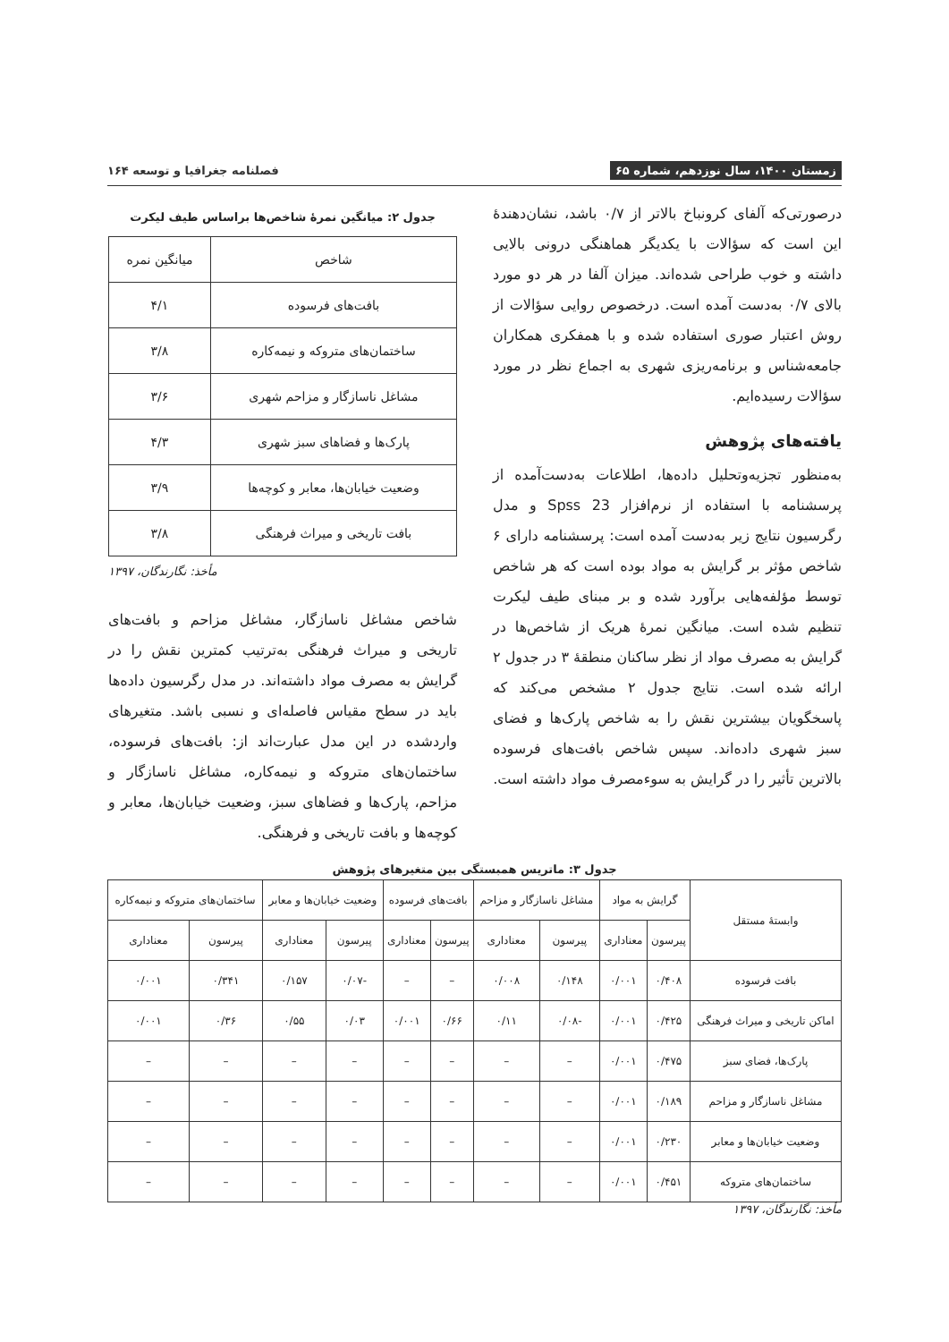زمستان ۱۴۰۰، سال نوزدهم، شماره ۶۵ فصلنامه جغرافیا و توسعه ۱۶۴
درصورتی‌که آلفای کرونباخ بالاتر از ۰/۷ باشد، نشان‌دهندهٔ این است که سؤالات با یکدیگر هماهنگی درونی بالایی داشته و خوب طراحی شده‌اند. میزان آلفا در هر دو مورد بالای ۰/۷ به‌دست آمده است. درخصوص روایی سؤالات از روش اعتبار صوری استفاده شده و با همفکری همکاران جامعه‌شناس و برنامه‌ریزی شهری به اجماع نظر در مورد سؤالات رسیده‌ایم.
یافته‌های پژوهش
به‌منظور تجزیه‌وتحلیل داده‌ها، اطلاعات به‌دست‌آمده از پرسشنامه با استفاده از نرم‌افزار Spss 23 و مدل رگرسیون نتایج زیر به‌دست آمده است: پرسشنامه دارای ۶ شاخص مؤثر بر گرایش به مواد بوده است که هر شاخص توسط مؤلفه‌هایی برآورد شده و بر مبنای طیف لیکرت تنظیم شده است. میانگین نمرهٔ هریک از شاخص‌ها در گرایش به مصرف مواد از نظر ساکنان منطقهٔ ۳ در جدول ۲ ارائه شده است. نتایج جدول ۲ مشخص می‌کند که پاسخگویان بیشترین نقش را به شاخص پارک‌ها و فضای سبز شهری داده‌اند. سپس شاخص بافت‌های فرسوده بالاترین تأثیر را در گرایش به سوءمصرف مواد داشته است.
جدول ۲: میانگین نمرهٔ شاخص‌ها براساس طیف لیکرت
| شاخص | میانگین نمره |
| --- | --- |
| بافت‌های فرسوده | ۴/۱ |
| ساختمان‌های متروکه و نیمه‌کاره | ۳/۸ |
| مشاغل ناسازگار و مزاحم شهری | ۳/۶ |
| پارک‌ها و فضاهای سبز شهری | ۴/۳ |
| وضعیت خیابان‌ها، معابر و کوچه‌ها | ۳/۹ |
| بافت تاریخی و میراث فرهنگی | ۳/۸ |
مأخذ: نگارندگان، ۱۳۹۷
شاخص مشاغل ناسازگار، مشاغل مزاحم و بافت‌های تاریخی و میراث فرهنگی به‌ترتیب کمترین نقش را در گرایش به مصرف مواد داشته‌اند. در مدل رگرسیون داده‌ها باید در سطح مقیاس فاصله‌ای و نسبی باشد. متغیرهای واردشده در این مدل عبارت‌اند از: بافت‌های فرسوده، ساختمان‌های متروکه و نیمه‌کاره، مشاغل ناسازگار و مزاحم، پارک‌ها و فضاهای سبز، وضعیت خیابان‌ها، معابر و کوچه‌ها و بافت تاریخی و فرهنگی.
جدول ۳: ماتریس همبستگی بین متغیرهای پژوهش
| وابستهٔ مستقل | گرایش به مواد | | مشاغل ناسازگار و مزاحم | | بافت‌های فرسوده | | وضعیت خیابان‌ها و معابر | | ساختمان‌های متروکه و نیمه‌کاره | |
| --- | --- | --- | --- | --- | --- | --- | --- | --- | --- | --- |
| | پیرسون | معناداری | پیرسون | معناداری | پیرسون | معناداری | پیرسون | معناداری | پیرسون | معناداری |
| بافت فرسوده | ۰/۴۰۸ | ۰/۰۰۱ | ۰/۱۴۸ | ۰/۰۰۸ | – | – | -۰/۰۷ | ۰/۱۵۷ | ۰/۳۴۱ | ۰/۰۰۱ |
| اماکن تاریخی و میراث فرهنگی | ۰/۴۲۵ | ۰/۰۰۱ | -۰/۰۸ | ۰/۱۱ | ۰/۶۶ | ۰/۰۰۱ | ۰/۰۳ | ۰/۵۵ | ۰/۳۶ | ۰/۰۰۱ |
| پارک‌ها، فضای سبز | ۰/۴۷۵ | ۰/۰۰۱ | – | – | – | – | – | – | – | – |
| مشاغل ناسازگار و مزاحم | ۰/۱۸۹ | ۰/۰۰۱ | – | – | – | – | – | – | – | – |
| وضعیت خیابان‌ها و معابر | ۰/۲۳۰ | ۰/۰۰۱ | – | – | – | – | – | – | – | – |
| ساختمان‌های متروکه | ۰/۴۵۱ | ۰/۰۰۱ | – | – | – | – | – | – | – | – |
مأخذ: نگارندگان، ۱۳۹۷